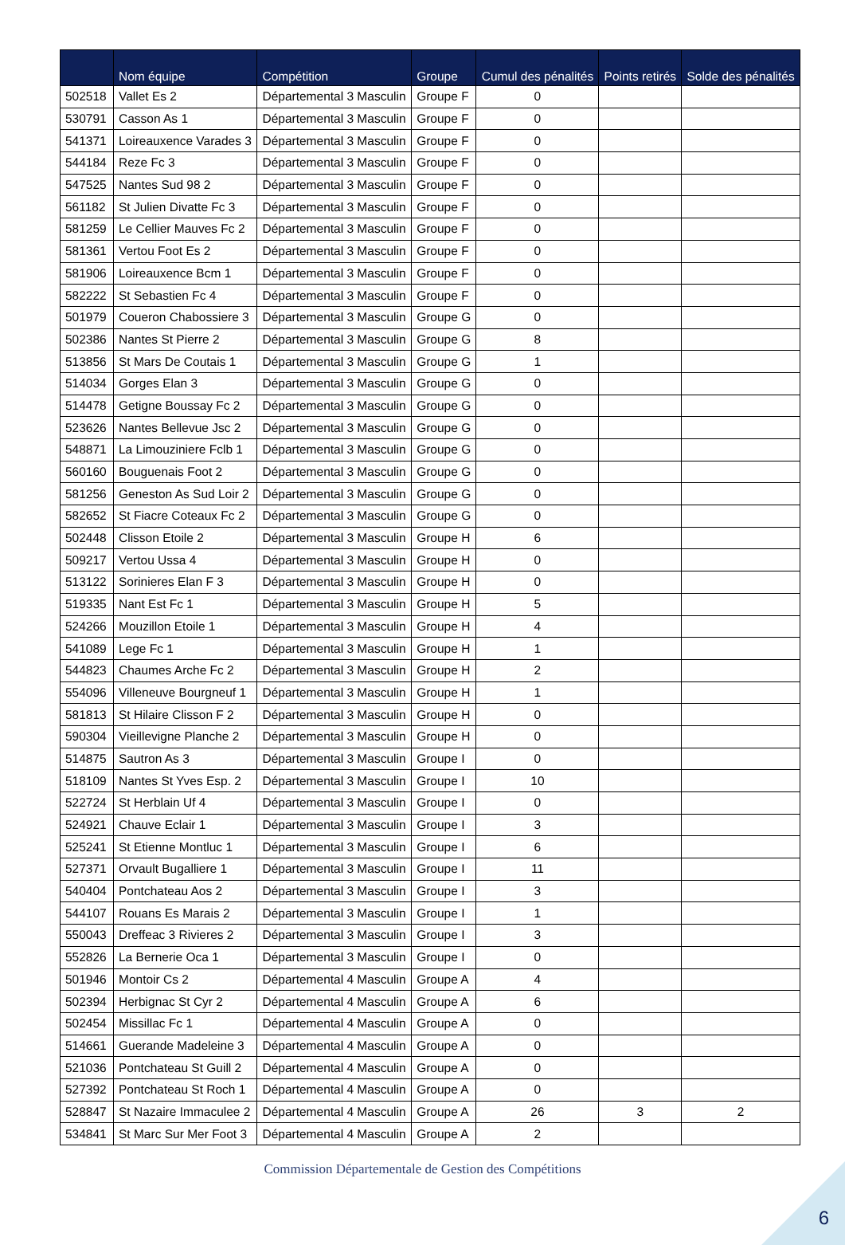| | Nom équipe | Compétition | Groupe | Cumul des pénalités | Points retirés | Solde des pénalités |
| --- | --- | --- | --- | --- | --- | --- |
| 502518 | Vallet Es 2 | Départemental 3 Masculin | Groupe F | 0 | | |
| 530791 | Casson As 1 | Départemental 3 Masculin | Groupe F | 0 | | |
| 541371 | Loireauxence Varades 3 | Départemental 3 Masculin | Groupe F | 0 | | |
| 544184 | Reze Fc 3 | Départemental 3 Masculin | Groupe F | 0 | | |
| 547525 | Nantes Sud 98 2 | Départemental 3 Masculin | Groupe F | 0 | | |
| 561182 | St Julien Divatte Fc 3 | Départemental 3 Masculin | Groupe F | 0 | | |
| 581259 | Le Cellier Mauves Fc 2 | Départemental 3 Masculin | Groupe F | 0 | | |
| 581361 | Vertou Foot Es 2 | Départemental 3 Masculin | Groupe F | 0 | | |
| 581906 | Loireauxence Bcm 1 | Départemental 3 Masculin | Groupe F | 0 | | |
| 582222 | St Sebastien Fc 4 | Départemental 3 Masculin | Groupe F | 0 | | |
| 501979 | Coueron Chabossiere 3 | Départemental 3 Masculin | Groupe G | 0 | | |
| 502386 | Nantes St Pierre 2 | Départemental 3 Masculin | Groupe G | 8 | | |
| 513856 | St Mars De Coutais 1 | Départemental 3 Masculin | Groupe G | 1 | | |
| 514034 | Gorges Elan 3 | Départemental 3 Masculin | Groupe G | 0 | | |
| 514478 | Getigne Boussay Fc 2 | Départemental 3 Masculin | Groupe G | 0 | | |
| 523626 | Nantes Bellevue Jsc 2 | Départemental 3 Masculin | Groupe G | 0 | | |
| 548871 | La Limouziniere Fclb 1 | Départemental 3 Masculin | Groupe G | 0 | | |
| 560160 | Bouguenais Foot 2 | Départemental 3 Masculin | Groupe G | 0 | | |
| 581256 | Geneston As Sud Loir 2 | Départemental 3 Masculin | Groupe G | 0 | | |
| 582652 | St Fiacre Coteaux Fc 2 | Départemental 3 Masculin | Groupe G | 0 | | |
| 502448 | Clisson Etoile 2 | Départemental 3 Masculin | Groupe H | 6 | | |
| 509217 | Vertou Ussa 4 | Départemental 3 Masculin | Groupe H | 0 | | |
| 513122 | Sorinieres Elan F 3 | Départemental 3 Masculin | Groupe H | 0 | | |
| 519335 | Nant Est Fc 1 | Départemental 3 Masculin | Groupe H | 5 | | |
| 524266 | Mouzillon Etoile 1 | Départemental 3 Masculin | Groupe H | 4 | | |
| 541089 | Lege Fc 1 | Départemental 3 Masculin | Groupe H | 1 | | |
| 544823 | Chaumes Arche Fc 2 | Départemental 3 Masculin | Groupe H | 2 | | |
| 554096 | Villeneuve Bourgneuf 1 | Départemental 3 Masculin | Groupe H | 1 | | |
| 581813 | St Hilaire Clisson F 2 | Départemental 3 Masculin | Groupe H | 0 | | |
| 590304 | Vieillevigne Planche 2 | Départemental 3 Masculin | Groupe H | 0 | | |
| 514875 | Sautron As 3 | Départemental 3 Masculin | Groupe I | 0 | | |
| 518109 | Nantes St Yves Esp. 2 | Départemental 3 Masculin | Groupe I | 10 | | |
| 522724 | St Herblain Uf 4 | Départemental 3 Masculin | Groupe I | 0 | | |
| 524921 | Chauve Eclair 1 | Départemental 3 Masculin | Groupe I | 3 | | |
| 525241 | St Etienne Montluc 1 | Départemental 3 Masculin | Groupe I | 6 | | |
| 527371 | Orvault Bugalliere 1 | Départemental 3 Masculin | Groupe I | 11 | | |
| 540404 | Pontchateau Aos 2 | Départemental 3 Masculin | Groupe I | 3 | | |
| 544107 | Rouans Es Marais 2 | Départemental 3 Masculin | Groupe I | 1 | | |
| 550043 | Dreffeac 3 Rivieres 2 | Départemental 3 Masculin | Groupe I | 3 | | |
| 552826 | La Bernerie Oca 1 | Départemental 3 Masculin | Groupe I | 0 | | |
| 501946 | Montoir Cs 2 | Départemental 4 Masculin | Groupe A | 4 | | |
| 502394 | Herbignac St Cyr 2 | Départemental 4 Masculin | Groupe A | 6 | | |
| 502454 | Missillac Fc 1 | Départemental 4 Masculin | Groupe A | 0 | | |
| 514661 | Guerande Madeleine 3 | Départemental 4 Masculin | Groupe A | 0 | | |
| 521036 | Pontchateau St Guill 2 | Départemental 4 Masculin | Groupe A | 0 | | |
| 527392 | Pontchateau St Roch 1 | Départemental 4 Masculin | Groupe A | 0 | | |
| 528847 | St Nazaire Immaculee 2 | Départemental 4 Masculin | Groupe A | 26 | 3 | 2 |
| 534841 | St Marc Sur Mer Foot 3 | Départemental 4 Masculin | Groupe A | 2 | | |
Commission Départementale de Gestion des Compétitions
6